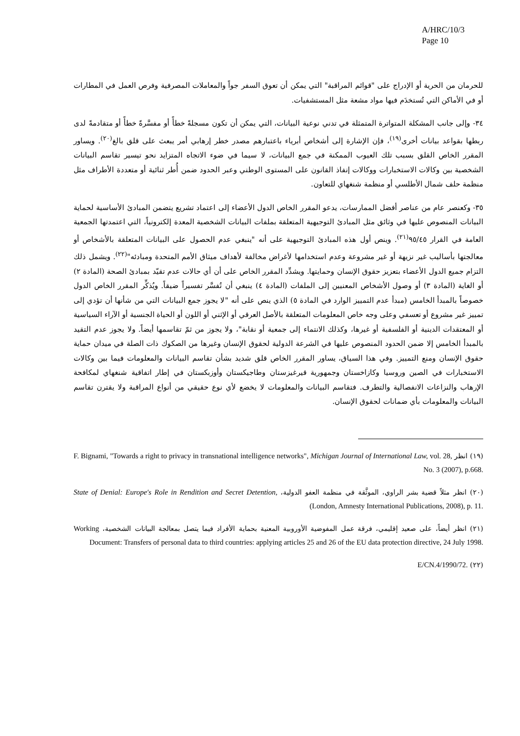A/HRC/10/3
Page 10
للحرمان من الحرية أو الإدراج على "قوائم المراقبة" التي يمكن أن تعوق السفر جواً والمعاملات المصرفية وفرص العمل في المطارات أو في الأماكن التي تُستخدَم فيها مواد مشعة مثل المستشفيات.
٣٤- وإلى جانب المشكلة المتواترة المتمثلة في تدني نوعية البيانات، التي يمكن أن تكون مسجلةً خطأً أو مفسَّرةً خطأً أو متقادمةً لدى ربطها بقواعد بيانات أخرى<sup>(١٩)</sup>، فإن الإشارة إلى أشخاص أبرياء باعتبارهم مصدر خطر إرهابي أمر يبعث على قلق بالغ<sup>(٢٠)</sup>. ويساور المقرر الخاص القلق بسبب تلك العيوب الممكنة في جمع البيانات، لا سيما في ضوء الاتجاه المتزايد نحو تيسير تقاسم البيانات الشخصية بين وكالات الاستخبارات ووكالات إنفاذ القانون على المستوى الوطني وعبر الحدود ضمن أُطر ثنائية أو متعددة الأطراف مثل منظمة حلف شمال الأطلسي أو منظمة شنغهاي للتعاون.
٣٥- وكعنصر عام من عناصر أفضل الممارسات، يدعو المقرر الخاص الدول الأعضاء إلى اعتماد تشريع يتضمن المبادئ الأساسية لحماية البيانات المنصوص عليها في وثائق مثل المبادئ التوجيهية المتعلقة بملفات البيانات الشخصية المعدة إلكترونياً، التي اعتمدتها الجمعية العامة في القرار ٩٥/٤٥<sup>(٢١)</sup>. وينص أول هذه المبادئ التوجيهية على أنه "ينبغي عدم الحصول على البيانات المتعلقة بالأشخاص أو معالجتها بأساليب غير نزيهة أو غير مشروعة وعدم استخدامها لأغراض مخالفة لأهداف ميثاق الأمم المتحدة ومبادئه"<sup>(٢٢)</sup>. ويشمل ذلك التزام جميع الدول الأعضاء بتعزيز حقوق الإنسان وحمايتها. ويشدِّد المقرر الخاص على أن أي حالات عدم تقيّد بمبادئ الصحة (المادة ٢) أو الغاية (المادة ٣) أو وصول الأشخاص المعنيين إلى الملفات (المادة ٤) ينبغي أن تُفسَّر تفسيراً ضيقاً. ويُذكِّر المقرر الخاص الدول خصوصاً بالمبدأ الخامس (مبدأ عدم التمييز الوارد في المادة ٥) الذي ينص على أنه "لا يجوز جمع البيانات التي من شأنها أن تؤدي إلى تمييز غير مشروع أو تعسفي وعلى وجه خاص المعلومات المتعلقة بالأصل العرقي أو الإثني أو اللون أو الحياة الجنسية أو الآراء السياسية أو المعتقدات الدينية أو الفلسفية أو غيرها، وكذلك الانتماء إلى جمعية أو نقابة"، ولا يجوز من ثمّ تقاسمها أيضاً. ولا يجوز عدم التقيد بالمبدأ الخامس إلا ضمن الحدود المنصوص عليها في الشرعة الدولية لحقوق الإنسان وغيرها من الصكوك ذات الصلة في ميدان حماية حقوق الإنسان ومنع التمييز. وفي هذا السياق، يساور المقرر الخاص قلق شديد بشأن تقاسم البيانات والمعلومات فيما بين وكالات الاستخبارات في الصين وروسيا وكازاخستان وجمهورية قيرغيزستان وطاجيكستان وأوزبكستان في إطار اتفاقية شنغهاي لمكافحة الإرهاب والنزاعات الانفصالية والتطرف. فتقاسم البيانات والمعلومات لا يخضع لأي نوع حقيقي من أنواع المراقبة ولا يقترن تقاسم البيانات والمعلومات بأي ضمانات لحقوق الإنسان.
(١٩) انظر F. Bignami, "Towards a right to privacy in transnational intelligence networks", Michigan Journal of International Law, vol. 28, No. 3 (2007), p.668.
(٢٠) انظر مثلاً قضية بشر الراوي، الموثَّقة في منظمة العفو الدولية، State of Denial: Europe's Role in Rendition and Secret Detention, (London, Amnesty International Publications, 2008), p. 11.
(٢١) انظر أيضاً، على صعيد إقليمي، فرقة عمل المفوضية الأوروبية المعنية بحماية الأفراد فيما يتصل بمعالجة البيانات الشخصية، Working Document: Transfers of personal data to third countries: applying articles 25 and 26 of the EU data protection directive, 24 July 1998.
(٢٢) E/CN.4/1990/72.